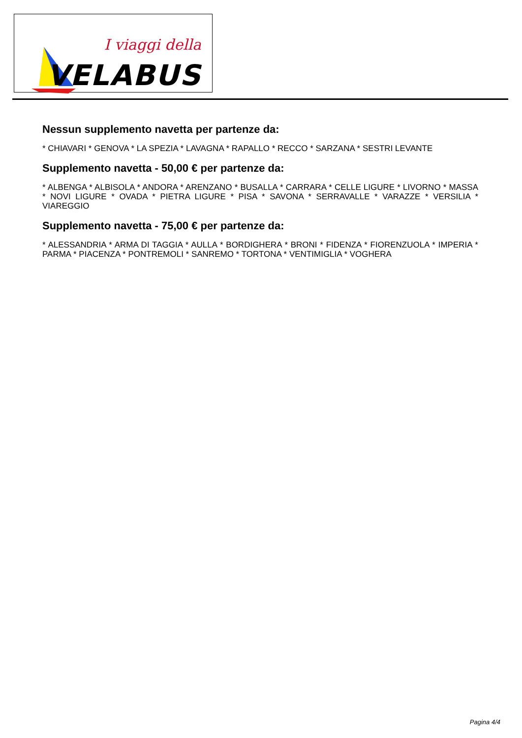I viaggi della
VELABUS
Nessun supplemento navetta per partenze da:
* CHIAVARI * GENOVA * LA SPEZIA * LAVAGNA * RAPALLO * RECCO * SARZANA * SESTRI LEVANTE
Supplemento navetta - 50,00 € per partenze da:
* ALBENGA * ALBISOLA * ANDORA * ARENZANO * BUSALLA * CARRARA * CELLE LIGURE * LIVORNO * MASSA * NOVI LIGURE * OVADA * PIETRA LIGURE * PISA * SAVONA * SERRAVALLE * VARAZZE * VERSILIA * VIAREGGIO
Supplemento navetta - 75,00 € per partenze da:
* ALESSANDRIA * ARMA DI TAGGIA * AULLA * BORDIGHERA * BRONI * FIDENZA * FIORENZUOLA * IMPERIA * PARMA * PIACENZA * PONTREMOLI * SANREMO * TORTONA * VENTIMIGLIA * VOGHERA
Pagina 4/4